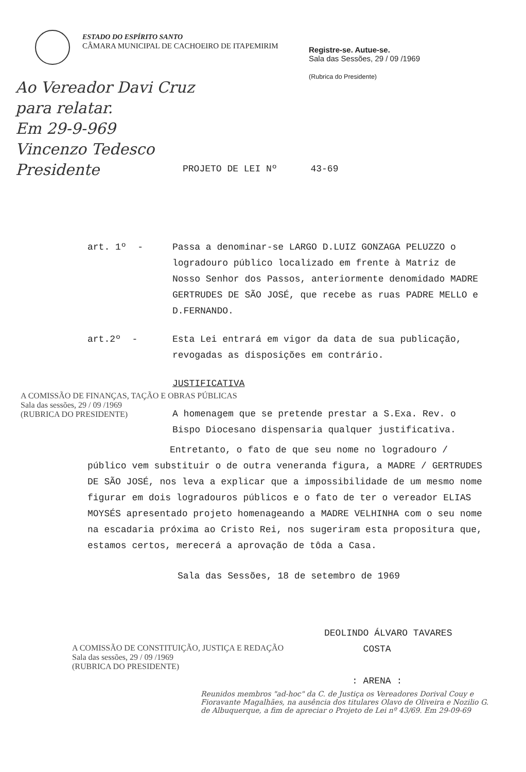ESTADO DO ESPÍRITO SANTO
CÂMARA MUNICIPAL DE CACHOEIRO DE ITAPEMIRIM
Registre-se. Autue-se.
Sala das Sessões, 29 / 09 /1969
(Rubrica do Presidente)
Ao Vereador Davi Cruz
para relatar.
Em 29-9-969
Vincenzo Tedesco
Presidente
PROJETO DE LEI Nº 43-69
art. 1º - Passa a denominar-se LARGO D.LUIZ GONZAGA PELUZZO o logradouro público localizado em frente à Matriz de Nosso Senhor dos Passos, anteriormente denomidado MADRE GERTRUDES DE SÃO JOSÉ, que recebe as ruas PADRE MELLO e D.FERNANDO.
art.2º - Esta Lei entrará em vigor da data de sua publicação, revogadas as disposições em contrário.
JUSTIFICATIVA
A homenagem que se pretende prestar a S.Exa. Rev. o Bispo Diocesano dispensaria qualquer justificativa.
Entretanto, o fato de que seu nome no logradouro / público vem substituir o de outra veneranda figura, a MADRE / GERTRUDES DE SÃO JOSÉ, nos leva a explicar que a impossibilidade de um mesmo nome figurar em dois logradouros públicos e o fato de ter o vereador ELIAS MOYSÉS apresentado projeto homenageando a MADRE VELHINHA com o seu nome na escadaria próxima ao Cristo Rei, nos sugeriram esta propositura que, estamos certos, merecerá a aprovação de tôda a Casa.
Sala das Sessões, 18 de setembro de 1969
DEOLINDO ÁLVARO TAVARES
COSTA
: ARENA :
A COMISSÃO DE FINANÇAS, TAÇÃO E OBRAS PÚBLICAS
Sala das sessões, 29 / 09 /1969
(RUBRICA DO PRESIDENTE)
A COMISSÃO DE CONSTITUIÇÃO, JUSTIÇA E REDAÇÃO
Sala das sessões, 29 / 09 /1969
(RUBRICA DO PRESIDENTE)
Reunidos membros "ad-hoc" da C. de Justiça os Vereadores Dorival Couy e Fioravante Magalhães, na ausência dos titulares Olavo de Oliveira e Nozilio G. de Albuquerque, a fim de apreciar o Projeto de Lei nº 43/69. Em 29-09-69